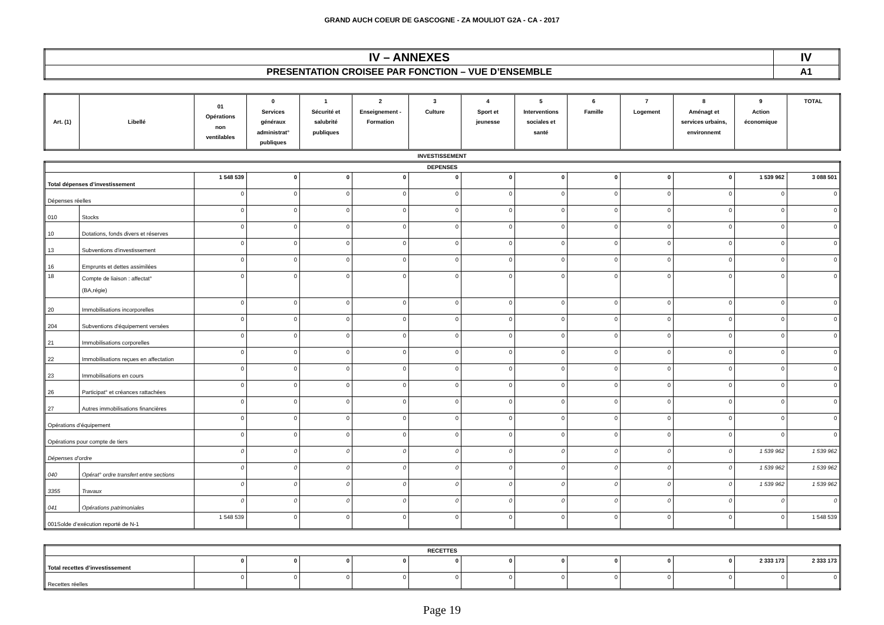GRAND AUCH COEUR DE GASCOGNE - ZA MOULIOT G2A - CA - 2017
| IV – ANNEXES | IV |
| PRESENTATION CROISEE PAR FONCTION – VUE D’ENSEMBLE | A1 |
| Art. (1) | Libellé | 01 Opérations non ventilables | 0 Services généraux administrat° publiques | 1 Sécurité et salubrité publiques | 2 Enseignement - Formation | 3 Culture | 4 Sport et jeunesse | 5 Interventions sociales et santé | 6 Famille | 7 Logement | 8 Aménagt et services urbains, environnemt | 9 Action économique | TOTAL |
| --- | --- | --- | --- | --- | --- | --- | --- | --- | --- | --- | --- | --- | --- |
INVESTISSEMENT
| DEPENSES | | | | | | | | | | | | | |
| --- | --- | --- | --- | --- | --- | --- | --- | --- | --- | --- | --- | --- | --- |
| Total dépenses d’investissement | | 1 548 539 | 0 | 0 | 0 | 0 | 0 | 0 | 0 | 0 | 0 | 1 539 962 | 3 088 501 |
| Dépenses réelles | | 0 | 0 | 0 | 0 | 0 | 0 | 0 | 0 | 0 | 0 | 0 | 0 |
| 010 | Stocks | 0 | 0 | 0 | 0 | 0 | 0 | 0 | 0 | 0 | 0 | 0 | 0 |
| 10 | Dotations, fonds divers et réserves | 0 | 0 | 0 | 0 | 0 | 0 | 0 | 0 | 0 | 0 | 0 | 0 |
| 13 | Subventions d'investissement | 0 | 0 | 0 | 0 | 0 | 0 | 0 | 0 | 0 | 0 | 0 | 0 |
| 16 | Emprunts et dettes assimilées | 0 | 0 | 0 | 0 | 0 | 0 | 0 | 0 | 0 | 0 | 0 | 0 |
| 18 | Compte de liaison : affectat° (BA,régie) | 0 | 0 | 0 | 0 | 0 | 0 | 0 | 0 | 0 | 0 | 0 | 0 |
| 20 | Immobilisations incorporelles | 0 | 0 | 0 | 0 | 0 | 0 | 0 | 0 | 0 | 0 | 0 | 0 |
| 204 | Subventions d'équipement versées | 0 | 0 | 0 | 0 | 0 | 0 | 0 | 0 | 0 | 0 | 0 | 0 |
| 21 | Immobilisations corporelles | 0 | 0 | 0 | 0 | 0 | 0 | 0 | 0 | 0 | 0 | 0 | 0 |
| 22 | Immobilisations reçues en affectation | 0 | 0 | 0 | 0 | 0 | 0 | 0 | 0 | 0 | 0 | 0 | 0 |
| 23 | Immobilisations en cours | 0 | 0 | 0 | 0 | 0 | 0 | 0 | 0 | 0 | 0 | 0 | 0 |
| 26 | Participat° et créances rattachées | 0 | 0 | 0 | 0 | 0 | 0 | 0 | 0 | 0 | 0 | 0 | 0 |
| 27 | Autres immobilisations financières | 0 | 0 | 0 | 0 | 0 | 0 | 0 | 0 | 0 | 0 | 0 | 0 |
| Opérations d’équipement | | 0 | 0 | 0 | 0 | 0 | 0 | 0 | 0 | 0 | 0 | 0 | 0 |
| Opérations pour compte de tiers | | 0 | 0 | 0 | 0 | 0 | 0 | 0 | 0 | 0 | 0 | 0 | 0 |
| Dépenses d’ordre | | 0 | 0 | 0 | 0 | 0 | 0 | 0 | 0 | 0 | 0 | 1 539 962 | 1 539 962 |
| 040 | Opérat° ordre transfert entre sections | 0 | 0 | 0 | 0 | 0 | 0 | 0 | 0 | 0 | 0 | 1 539 962 | 1 539 962 |
| 3355 | Travaux | 0 | 0 | 0 | 0 | 0 | 0 | 0 | 0 | 0 | 0 | 1 539 962 | 1 539 962 |
| 041 | Opérations patrimoniales | 0 | 0 | 0 | 0 | 0 | 0 | 0 | 0 | 0 | 0 | 0 | 0 |
| 001Solde d’exécution reporté de N-1 | | 1 548 539 | 0 | 0 | 0 | 0 | 0 | 0 | 0 | 0 | 0 | 0 | 1 548 539 |
| RECETTES | | | | | | | | | | | | |
| --- | --- | --- | --- | --- | --- | --- | --- | --- | --- | --- | --- | --- |
| Total recettes d’investissement | 0 | 0 | 0 | 0 | 0 | 0 | 0 | 0 | 0 | 0 | 2 333 173 | 2 333 173 |
| Recettes réelles | 0 | 0 | 0 | 0 | 0 | 0 | 0 | 0 | 0 | 0 | 0 | 0 |
Page 19